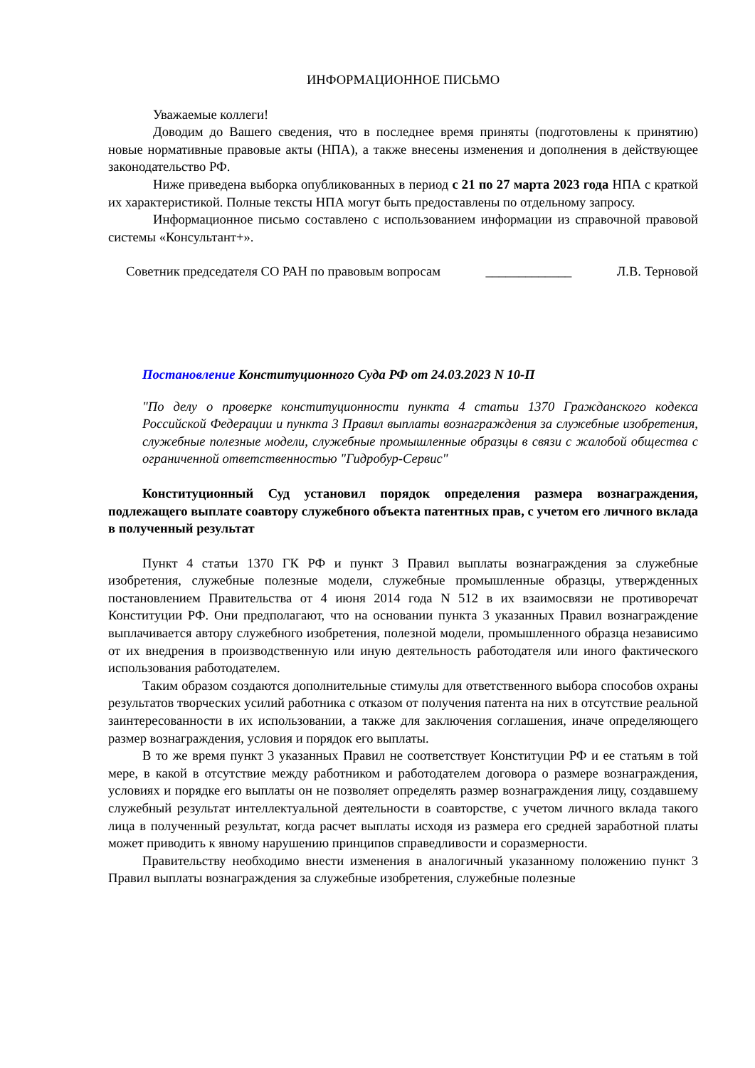ИНФОРМАЦИОННОЕ ПИСЬМО
Уважаемые коллеги!
Доводим до Вашего сведения, что в последнее время приняты (подготовлены к принятию) новые нормативные правовые акты (НПА), а также внесены изменения и дополнения в действующее законодательство РФ.
Ниже приведена выборка опубликованных в период с 21 по 27 марта 2023 года НПА с краткой их характеристикой. Полные тексты НПА могут быть предоставлены по отдельному запросу.
Информационное письмо составлено с использованием информации из справочной правовой системы «Консультант+».
Советник председателя СО РАН по правовым вопросам _____________ Л.В. Терновой
Постановление Конституционного Суда РФ от 24.03.2023 N 10-П
"По делу о проверке конституционности пункта 4 статьи 1370 Гражданского кодекса Российской Федерации и пункта 3 Правил выплаты вознаграждения за служебные изобретения, служебные полезные модели, служебные промышленные образцы в связи с жалобой общества с ограниченной ответственностью "Гидробур-Сервис"
Конституционный Суд установил порядок определения размера вознаграждения, подлежащего выплате соавтору служебного объекта патентных прав, с учетом его личного вклада в полученный результат
Пункт 4 статьи 1370 ГК РФ и пункт 3 Правил выплаты вознаграждения за служебные изобретения, служебные полезные модели, служебные промышленные образцы, утвержденных постановлением Правительства от 4 июня 2014 года N 512 в их взаимосвязи не противоречат Конституции РФ. Они предполагают, что на основании пункта 3 указанных Правил вознаграждение выплачивается автору служебного изобретения, полезной модели, промышленного образца независимо от их внедрения в производственную или иную деятельность работодателя или иного фактического использования работодателем.
Таким образом создаются дополнительные стимулы для ответственного выбора способов охраны результатов творческих усилий работника с отказом от получения патента на них в отсутствие реальной заинтересованности в их использовании, а также для заключения соглашения, иначе определяющего размер вознаграждения, условия и порядок его выплаты.
В то же время пункт 3 указанных Правил не соответствует Конституции РФ и ее статьям в той мере, в какой в отсутствие между работником и работодателем договора о размере вознаграждения, условиях и порядке его выплаты он не позволяет определять размер вознаграждения лицу, создавшему служебный результат интеллектуальной деятельности в соавторстве, с учетом личного вклада такого лица в полученный результат, когда расчет выплаты исходя из размера его средней заработной платы может приводить к явному нарушению принципов справедливости и соразмерности.
Правительству необходимо внести изменения в аналогичный указанному положению пункт 3 Правил выплаты вознаграждения за служебные изобретения, служебные полезные